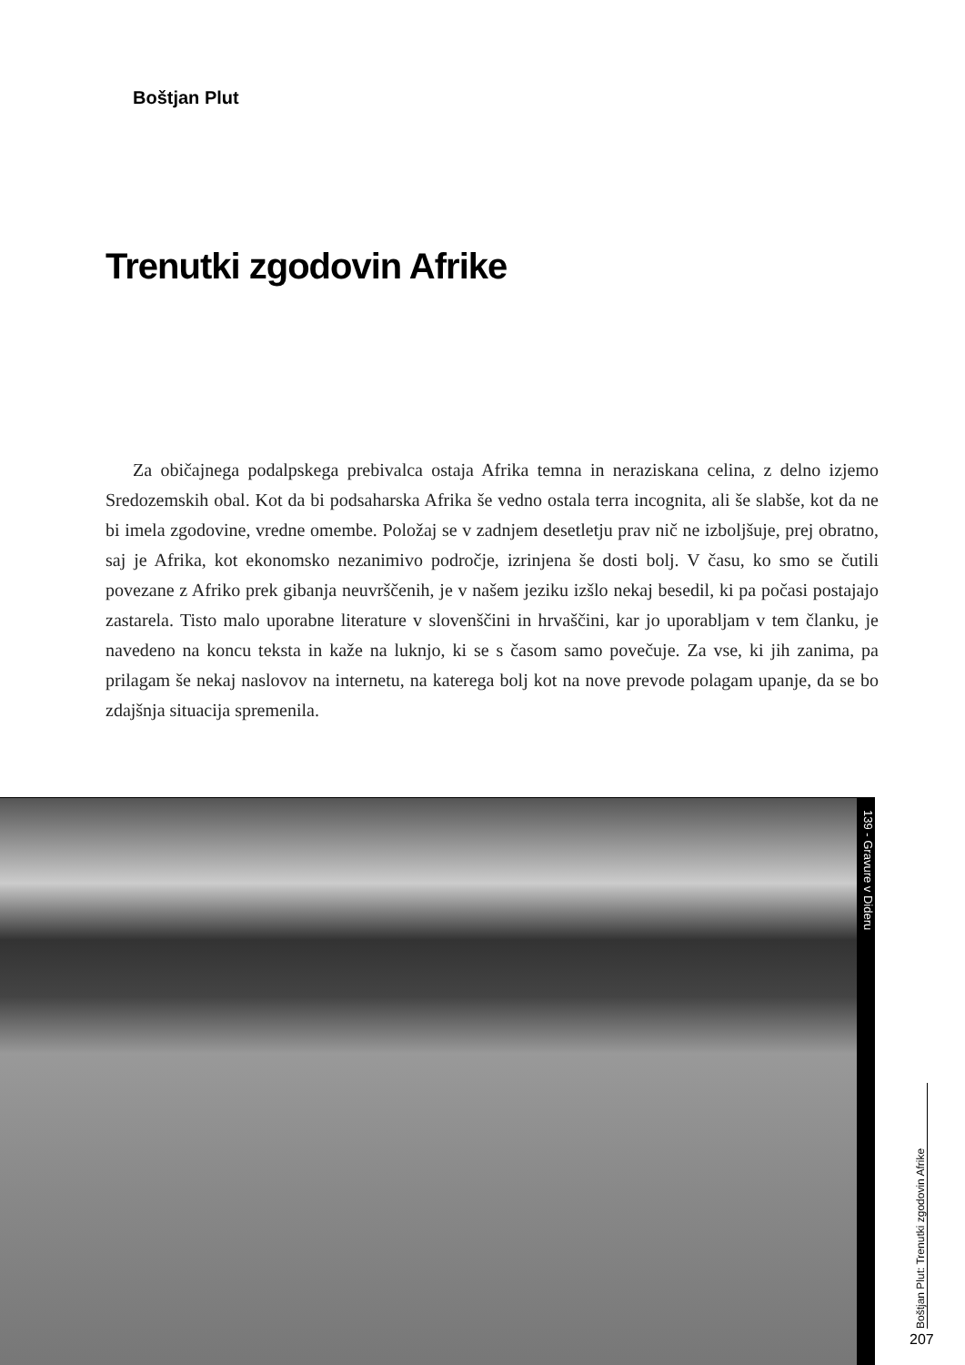Boštjan Plut
Trenutki zgodovin Afrike
Za običajnega podalpskega prebivalca ostaja Afrika temna in neraziskana celina, z delno izjemo Sredozemskih obal. Kot da bi podsaharska Afrika še vedno ostala terra incognita, ali še slabše, kot da ne bi imela zgodovine, vredne omembe. Položaj se v zadnjem desetletju prav nič ne izboljšuje, prej obratno, saj je Afrika, kot ekonomsko nezanimivo področje, izrinjena še dosti bolj. V času, ko smo se čutili povezane z Afriko prek gibanja neuvrščenih, je v našem jeziku izšlo nekaj besedil, ki pa počasi postajajo zastarela. Tisto malo uporabne literature v slovenščini in hrvaščini, kar jo uporabljam v tem članku, je navedeno na koncu teksta in kaže na luknjo, ki se s časom samo povečuje. Za vse, ki jih zanima, pa prilagam še nekaj naslovov na internetu, na katerega bolj kot na nove prevode polagam upanje, da se bo zdajšnja situacija spremenila.
139 - Gravure v Dideru
Boštjan Plut: Trenutki zgodovin Afrike
207